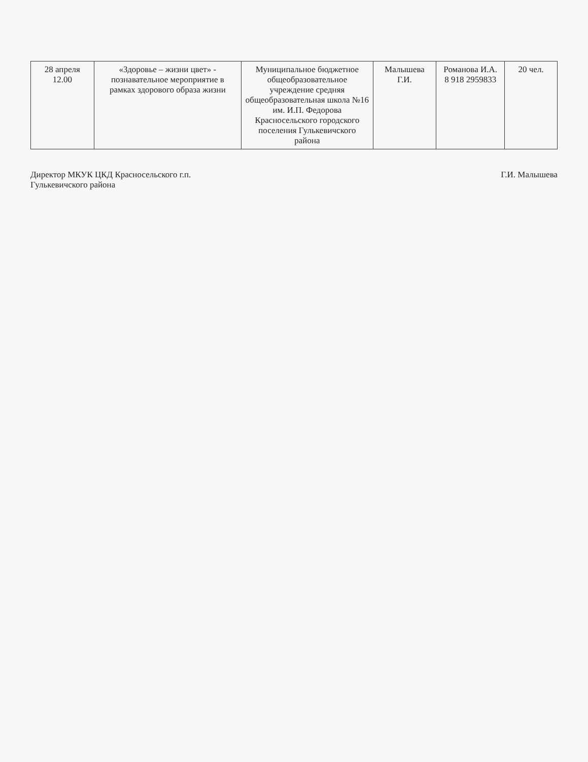| 28 апреля 12.00 | «Здоровье – жизни цвет» - познавательное мероприятие в рамках здорового образа жизни | Муниципальное бюджетное общеобразовательное учреждение средняя общеобразовательная школа №16 им. И.П. Федорова Красносельского городского поселения Гулькевичского района | Малышева Г.И. | Романова И.А. 8 918 2959833 | 20 чел. |
Директор МКУК ЦКД Красносельского г.п.
Гулькевичского района
Г.И. Малышева